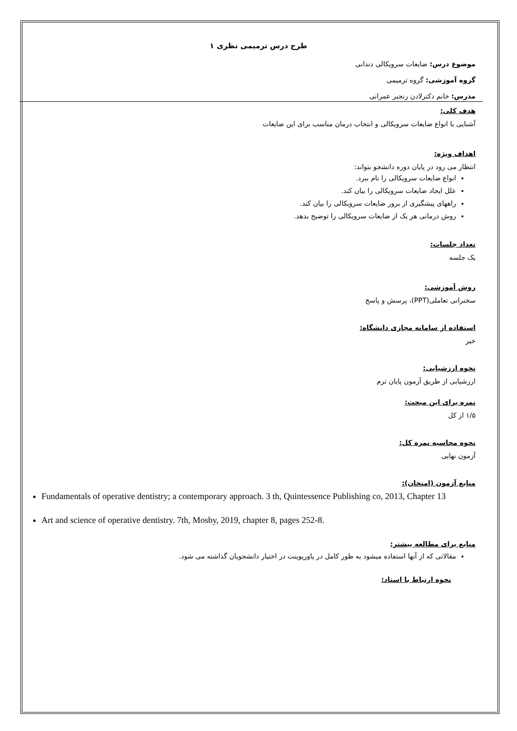طرح درس ترمیمی نظری ۱
موضوع درس: ضایعات سرویکالی دندانی
گروه آموزشی: گروه ترمیمی
مدرس: خانم دکترلادن رنجبر عمرانی
هدف کلی:
آشنایی با انواع ضایعات سرویکالی و انتخاب درمان مناسب برای این ضایعات
اهداف ویژه:
انتظار می رود در پایان دوره دانشجو بتواند:
انواع ضایعات سرویکالی را نام ببرد.
علل ایجاد ضایعات سرویکالی را بیان کند.
راههای پیشگیری از بروز ضایعات سرویکالی را بیان کند.
روش درمانی هر یک از ضایعات سرویکالی را توضیح بدهد.
تعداد جلسات:
یک جلسه
روش آموزشی:
سخنرانی تعاملی(PPT)، پرسش و پاسخ
استفاده از سامانه مجازی دانشگاه:
خیر
نحوه ارزشیابی:
ارزشیابی از طریق آزمون پایان ترم
نمره برای این مبحث:
۱/۵ از کل
نحوه محاسبه نمره کل:
آزمون نهایی
منابع آزمون (امتحان):
Fundamentals of operative dentistry; a contemporary approach. 3 th, Quintessence Publishing co, 2013, Chapter 13
Art and science of operative dentistry. 7th, Mosby, 2019, chapter 8, pages 252-8.
منابع برای مطالعه بیشتر:
مقالاتی که از آنها استفاده میشود به طور کامل در پاورپوینت در اختیار دانشجویان گذاشته می شود.
نحوه ارتباط با استاد: